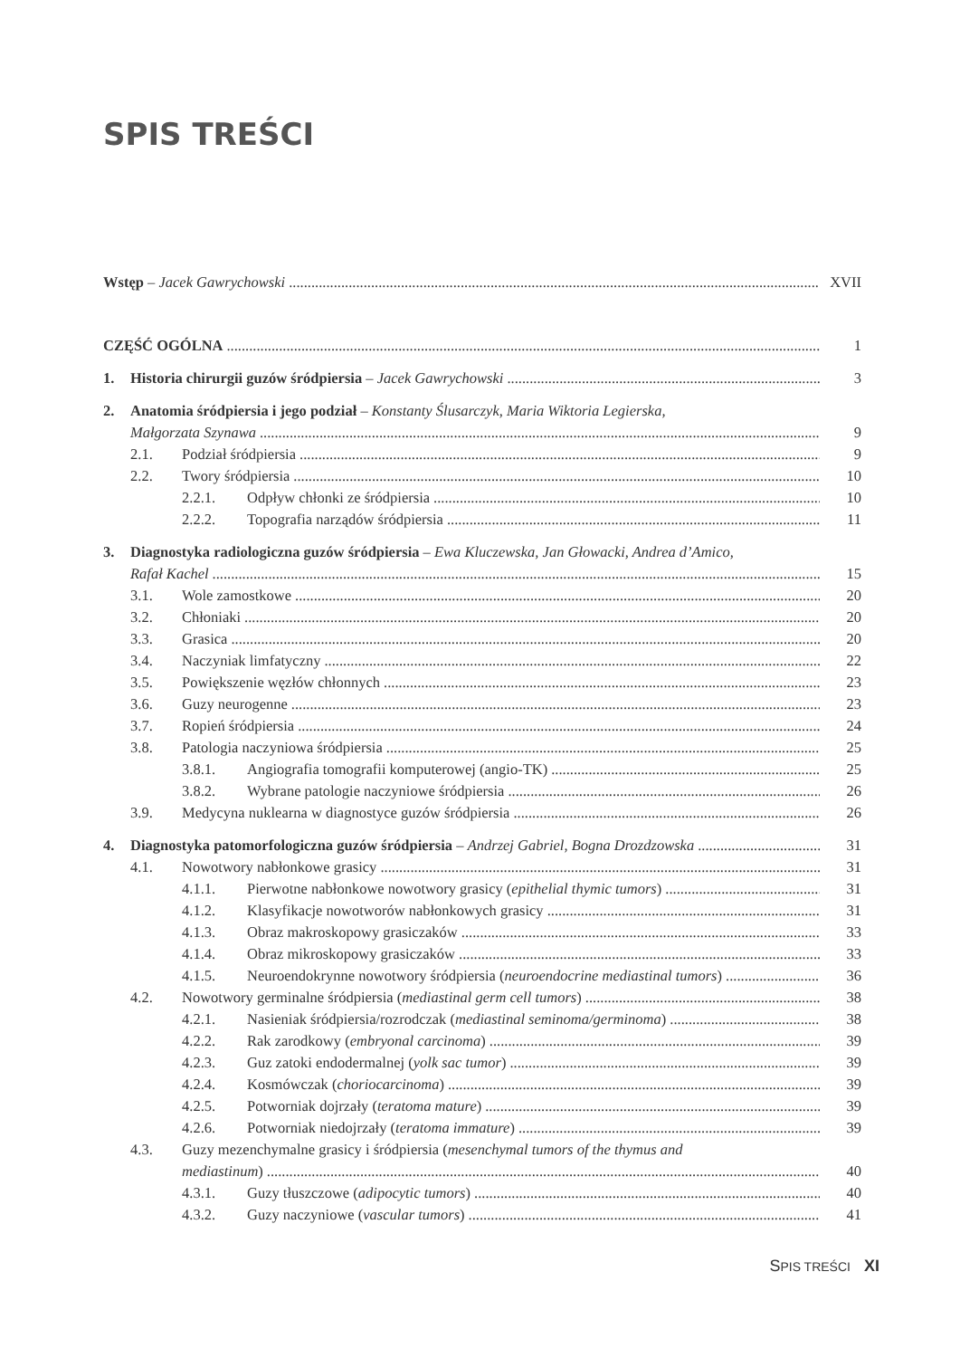SPIS TREŚCI
Wstęp – Jacek Gawrychowski XVII
CZĘŚĆ OGÓLNA 1
1. Historia chirurgii guzów śródpiersia – Jacek Gawrychowski 3
2. Anatomia śródpiersia i jego podział – Konstanty Ślusarczyk, Maria Wiktoria Legierska,
Małgorzata Szynawa 9
2.1. Podział śródpiersia 9
2.2. Twory śródpiersia 10
2.2.1. Odpływ chłonki ze śródpiersia 10
2.2.2. Topografia narządów śródpiersia 11
3. Diagnostyka radiologiczna guzów śródpiersia – Ewa Kluczewska, Jan Głowacki, Andrea d’Amico,
Rafał Kachel 15
3.1. Wole zamostkowe 20
3.2. Chłoniaki 20
3.3. Grasica 20
3.4. Naczyniak limfatyczny 22
3.5. Powiększenie węzłów chłonnych 23
3.6. Guzy neurogenne 23
3.7. Ropień śródpiersia 24
3.8. Patologia naczyniowa śródpiersia 25
3.8.1. Angiografia tomografii komputerowej (angio-TK) 25
3.8.2. Wybrane patologie naczyniowe śródpiersia 26
3.9. Medycyna nuklearna w diagnostyce guzów śródpiersia 26
4. Diagnostyka patomorfologiczna guzów śródpiersia – Andrzej Gabriel, Bogna Drozdzowska 31
4.1. Nowotwory nabłonkowe grasicy 31
4.1.1. Pierwotne nabłonkowe nowotwory grasicy (epithelial thymic tumors) 31
4.1.2. Klasyfikacje nowotworów nabłonkowych grasicy 31
4.1.3. Obraz makroskopowy grasiczaków 33
4.1.4. Obraz mikroskopowy grasiczaków 33
4.1.5. Neuroendokrynne nowotwory śródpiersia (neuroendocrine mediastinal tumors) 36
4.2. Nowotwory germinalne śródpiersia (mediastinal germ cell tumors) 38
4.2.1. Nasieniak śródpiersia/rozrodczak (mediastinal seminoma/germinoma) 38
4.2.2. Rak zarodkowy (embryonal carcinoma) 39
4.2.3. Guz zatoki endodermalnej (yolk sac tumor) 39
4.2.4. Kosmówczak (choriocarcinoma) 39
4.2.5. Potworniak dojrzały (teratoma mature) 39
4.2.6. Potworniak niedojrzały (teratoma immature) 39
4.3. Guzy mezenchymalne grasicy i śródpiersia (mesenchymal tumors of the thymus and
mediastinum) 40
4.3.1. Guzy tłuszczowe (adipocytic tumors) 40
4.3.2. Guzy naczyniowe (vascular tumors) 41
SPIS TREŚCI XI